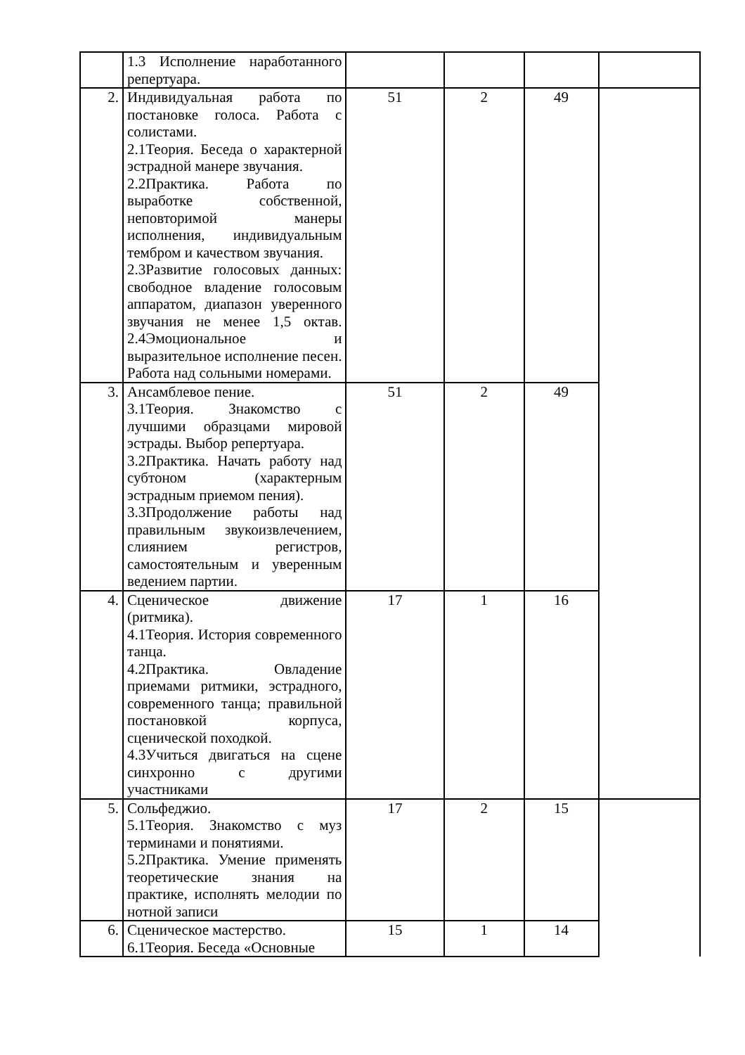| | 1.3 Исполнение наработанного репертуара. | | | | |
| 2. | Индивидуальная работа по постановке голоса. Работа с солистами. 2.1Теория. Беседа о характерной эстрадной манере звучания. 2.2Практика. Работа по выработке собственной, неповторимой манеры исполнения, индивидуальным тембром и качеством звучания. 2.3Развитие голосовых данных: свободное владение голосовым аппаратом, диапазон уверенного звучания не менее 1,5 октав. 2.4Эмоциональное и выразительное исполнение песен. Работа над сольными номерами. | 51 | 2 | 49 | |
| 3. | Ансамблевое пение. 3.1Теория. Знакомство с лучшими образцами мировой эстрады. Выбор репертуара. 3.2Практика. Начать работу над субтоном (характерным эстрадным приемом пения). 3.3Продолжение работы над правильным звукоизвлечением, слиянием регистров, самостоятельным и уверенным ведением партии. | 51 | 2 | 49 | |
| 4. | Сценическое движение (ритмика). 4.1Теория. История современного танца. 4.2Практика. Овладение приемами ритмики, эстрадного, современного танца; правильной постановкой корпуса, сценической походкой. 4.3Учиться двигаться на сцене синхронно с другими участниками | 17 | 1 | 16 | |
| 5. | Сольфеджио. 5.1Теория. Знакомство с муз терминами и понятиями. 5.2Практика. Умение применять теоретические знания на практике, исполнять мелодии по нотной записи | 17 | 2 | 15 | |
| 6. | Сценическое мастерство. 6.1Теория. Беседа «Основные | 15 | 1 | 14 | |